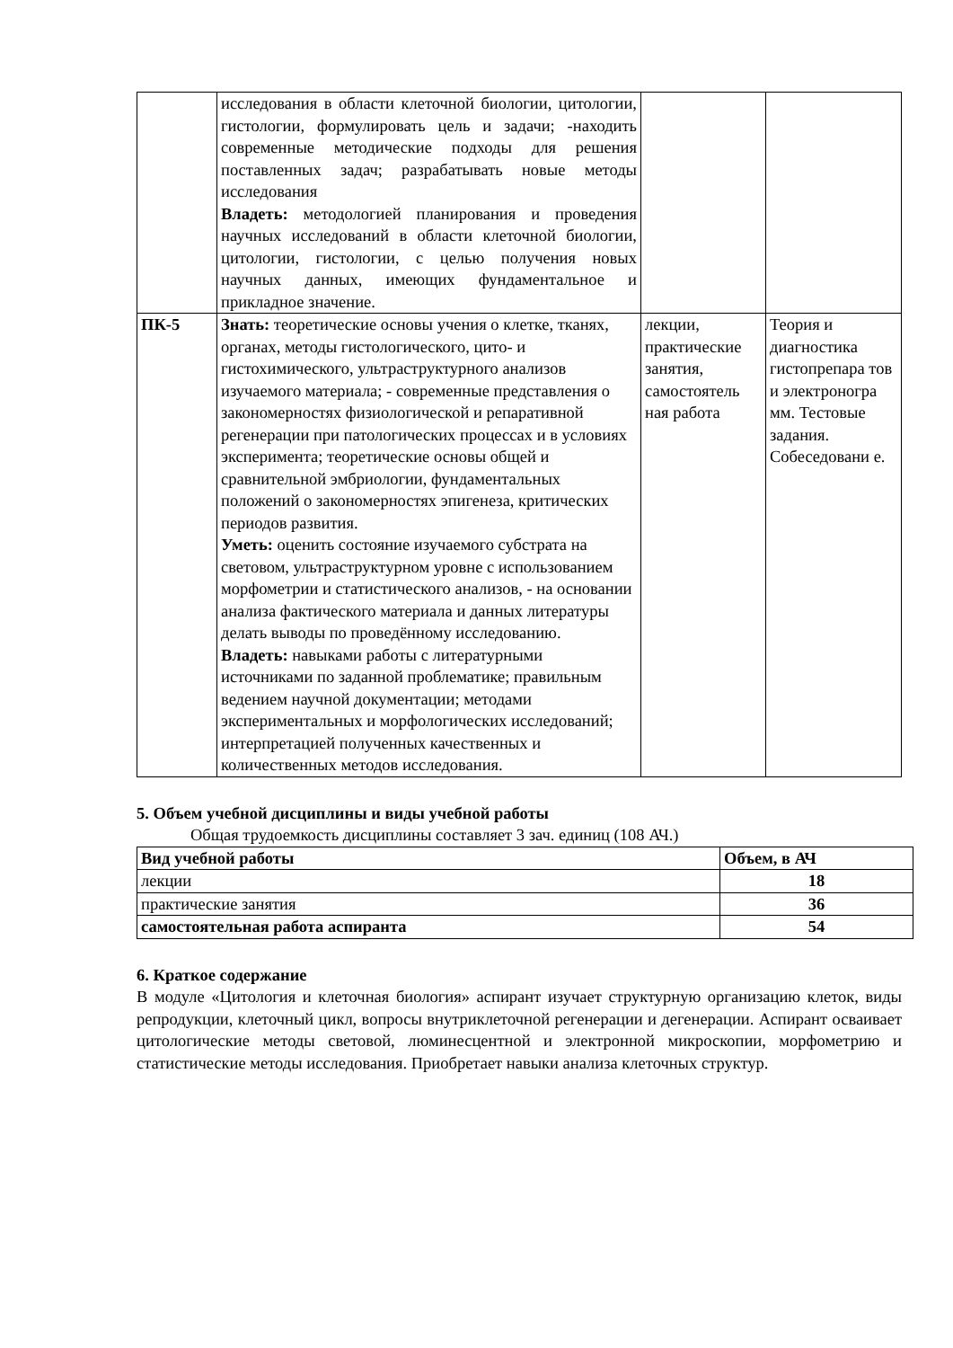| | исследования в области клеточной биологии, цитологии, гистологии, формулировать цель и задачи; -находить современные методические подходы для решения поставленных задач; разрабатывать новые методы исследования Владеть: методологией планирования и проведения научных исследований в области клеточной биологии, цитологии, гистологии, с целью получения новых научных данных, имеющих фундаментальное и прикладное значение. | | |
| ПК-5 | Знать: теоретические основы учения о клетке, тканях, органах, методы гистологического, цито- и гистохимического, ультраструктурного анализов изучаемого материала; - современные представления о закономерностях физиологической и репаративной регенерации при патологических процессах и в условиях эксперимента; теоретические основы общей и сравнительной эмбриологии, фундаментальных положений о закономерностях эпигенеза, критических периодов развития. Уметь: оценить состояние изучаемого субстрата на световом, ультраструктурном уровне с использованием морфометрии и статистического анализов, - на основании анализа фактического материала и данных литературы делать выводы по проведённому исследованию. Владеть: навыками работы с литературными источниками по заданной проблематике; правильным ведением научной документации; методами экспериментальных и морфологических исследований; интерпретацией полученных качественных и количественных методов исследования. | лекции, практические занятия, самостоятель ная работа | Теория и диагностика гистопрепара тов и электроногра мм. Тестовые задания. Собеседовани е. |
5. Объем учебной дисциплины и виды учебной работы
Общая трудоемкость дисциплины составляет 3 зач. единиц (108 АЧ.)
| Вид учебной работы | Объем, в АЧ |
| --- | --- |
| лекции | 18 |
| практические занятия | 36 |
| самостоятельная работа аспиранта | 54 |
6. Краткое содержание
В модуле «Цитология и клеточная биология» аспирант изучает структурную организацию клеток, виды репродукции, клеточный цикл, вопросы внутриклеточной регенерации и дегенерации. Аспирант осваивает цитологические методы световой, люминесцентной и электронной микроскопии, морфометрию и статистические методы исследования. Приобретает навыки анализа клеточных структур.